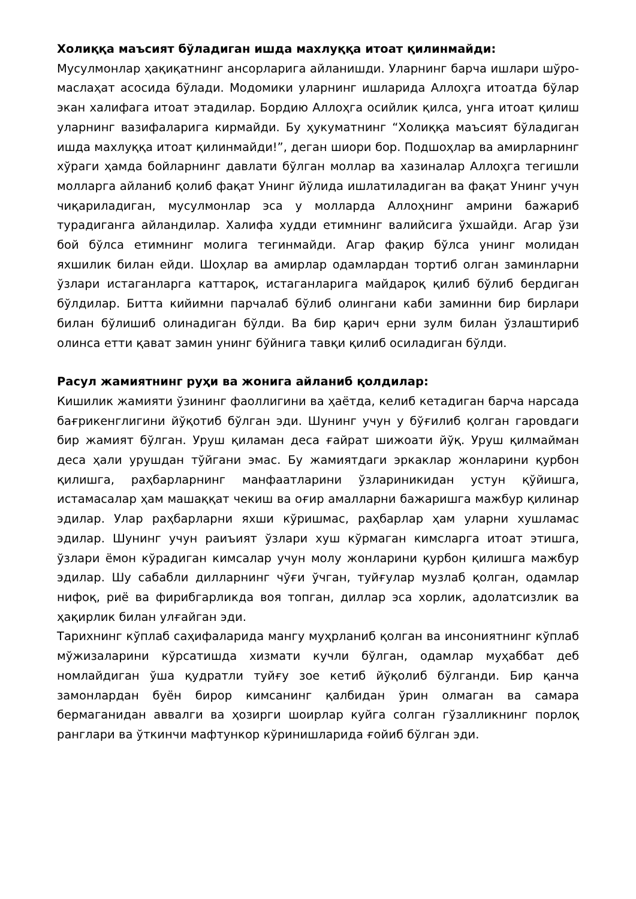Холиққа маъсият бўладиган ишда махлуққа итоат қилинмайди:
Мусулмонлар ҳақиқатнинг ансорларига айланишди. Уларнинг барча ишлари шўро- маслаҳат асосида бўлади. Модомики уларнинг ишларида Аллоҳга итоатда бўлар экан халифага итоат этадилар. Бордию Аллоҳга осийлик қилса, унга итоат қилиш уларнинг вазифаларига кирмайди. Бу ҳукуматнинг “Холиққа маъсият бўладиган ишда махлуққа итоат қилинмайди!”, деган шиори бор. Подшоҳлар ва амирларнинг хўраги ҳамда бойларнинг давлати бўлган моллар ва хазиналар Аллоҳга тегишли молларга айланиб қолиб фақат Унинг йўлида ишлатиладиган ва фақат Унинг учун чиқариладиган, мусулмонлар эса у молларда Аллоҳнинг амрини бажариб турадиганга айландилар. Халифа худди етимнинг валийсига ўхшайди. Агар ўзи бой бўлса етимнинг молига тегинмайди. Агар фақир бўлса унинг молидан яхшилик билан ейди. Шоҳлар ва амирлар одамлардан тортиб олган заминларни ўзлари истаганларга каттароқ, истаганларига майдароқ қилиб бўлиб бердиган бўлдилар. Битта кийимни парчалаб бўлиб олингани каби заминни бир бирлари билан бўлишиб олинадиган бўлди. Ва бир қарич ерни зулм билан ўзлаштириб олинса етти қават замин унинг бўйнига тавқи қилиб осиладиган бўлди.
Расул жамиятнинг руҳи ва жонига айланиб қолдилар:
Кишилик жамияти ўзининг фаоллигини ва ҳаётда, келиб кетадиган барча нарсада бағрикенглигини йўқотиб бўлган эди. Шунинг учун у бўғилиб қолган гаровдаги бир жамият бўлган. Уруш қиламан деса ғайрат шижоати йўқ. Уруш қилмайман деса ҳали урушдан тўйгани эмас. Бу жамиятдаги эркаклар жонларини қурбон қилишга, раҳбарларнинг манфаатларини ўзлариникидан устун қўйишга, истамасалар ҳам машаққат чекиш ва оғир амалларни бажаришга мажбур қилинар эдилар. Улар раҳбарларни яхши кўришмас, раҳбарлар ҳам уларни хушламас эдилар. Шунинг учун раиъият ўзлари хуш кўрмаган кимсларга итоат этишга, ўзлари ёмон кўрадиган кимсалар учун молу жонларини қурбон қилишга мажбур эдилар. Шу сабабли дилларнинг чўғи ўчган, туйғулар музлаб қолган, одамлар нифоқ, риё ва фирибгарликда воя топган, диллар эса хорлик, адолатсизлик ва ҳақирлик билан улғайган эди.
Тарихнинг кўплаб саҳифаларида мангу муҳрланиб қолган ва инсониятнинг кўплаб мўжизаларини кўрсатишда хизмати кучли бўлган, одамлар муҳаббат деб номлайдиган ўша қудратли туйғу зое кетиб йўқолиб бўлганди. Бир қанча замонлардан буён бирор кимсанинг қалбидан ўрин олмаган ва самара бермаганидан аввалги ва ҳозирги шоирлар куйга солган гўзалликнинг порлоқ ранглари ва ўткинчи мафтункор кўринишларида ғойиб бўлган эди.